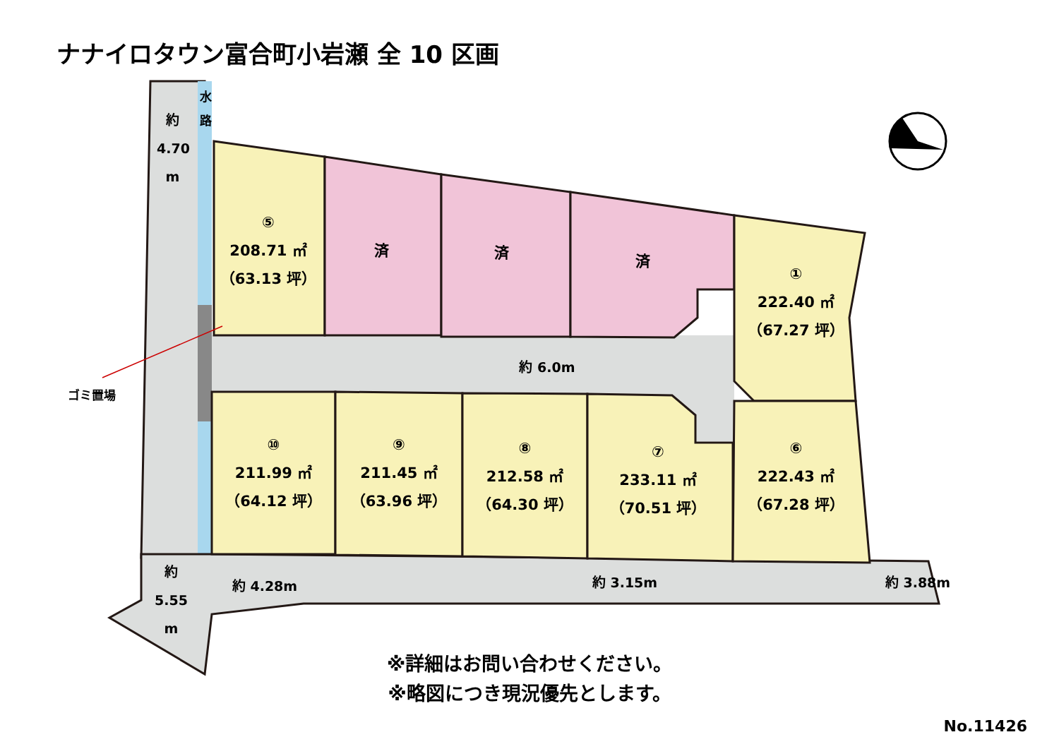ナナイロタウン富合町小岩瀬 全 10 区画
約
4.70
m
水
路
⑤
208.71 ㎡
（63.13 坪）
済 済 済
①
222.40 ㎡
（67.27 坪）
約 6.0m
ゴミ置場
⑩
211.99 ㎡
（64.12 坪）
⑨
211.45 ㎡
（63.96 坪）
⑧
212.58 ㎡
（64.30 坪）
⑦
233.11 ㎡
（70.51 坪）
⑥
222.43 ㎡
（67.28 坪）
約
5.55
m
約 4.28m 約 3.15m 約 3.88m
※詳細はお問い合わせください。
※略図につき現況優先とします。
No.11426